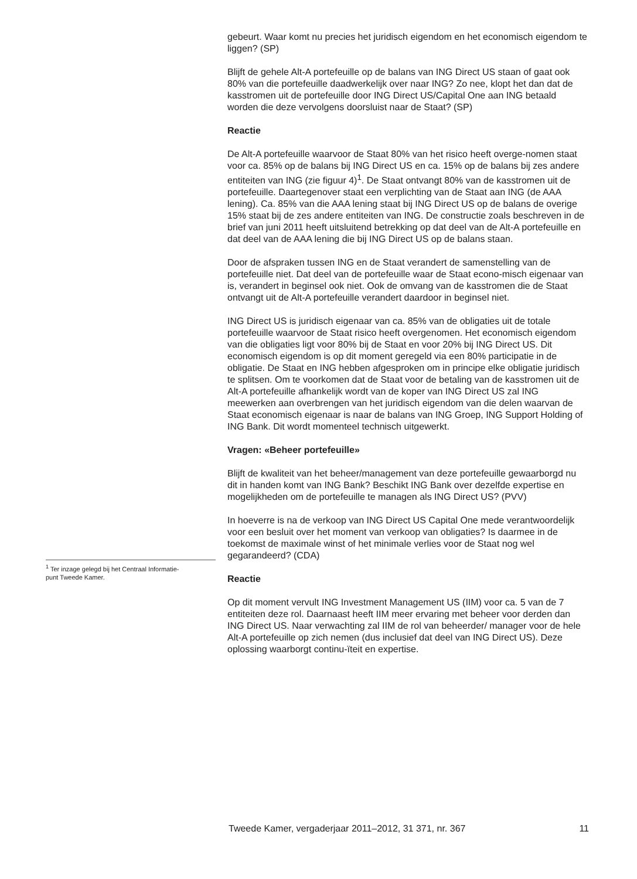<sup>1</sup> Ter inzage gelegd bij het Centraal Informatie-
punt Tweede Kamer.
gebeurt. Waar komt nu precies het juridisch eigendom en het economisch eigendom te liggen? (SP)
Blijft de gehele Alt-A portefeuille op de balans van ING Direct US staan of gaat ook 80% van die portefeuille daadwerkelijk over naar ING? Zo nee, klopt het dan dat de kasstromen uit de portefeuille door ING Direct US/Capital One aan ING betaald worden die deze vervolgens doorsluist naar de Staat? (SP)
Reactie
De Alt-A portefeuille waarvoor de Staat 80% van het risico heeft overge-nomen staat voor ca. 85% op de balans bij ING Direct US en ca. 15% op de balans bij zes andere entiteiten van ING (zie figuur 4)<sup>1</sup>. De Staat ontvangt 80% van de kasstromen uit de portefeuille. Daartegenover staat een verplichting van de Staat aan ING (de AAA lening). Ca. 85% van die AAA lening staat bij ING Direct US op de balans de overige 15% staat bij de zes andere entiteiten van ING. De constructie zoals beschreven in de brief van juni 2011 heeft uitsluitend betrekking op dat deel van de Alt-A portefeuille en dat deel van de AAA lening die bij ING Direct US op de balans staan.
Door de afspraken tussen ING en de Staat verandert de samenstelling van de portefeuille niet. Dat deel van de portefeuille waar de Staat econo-misch eigenaar van is, verandert in beginsel ook niet. Ook de omvang van de kasstromen die de Staat ontvangt uit de Alt-A portefeuille verandert daardoor in beginsel niet.
ING Direct US is juridisch eigenaar van ca. 85% van de obligaties uit de totale portefeuille waarvoor de Staat risico heeft overgenomen. Het economisch eigendom van die obligaties ligt voor 80% bij de Staat en voor 20% bij ING Direct US. Dit economisch eigendom is op dit moment geregeld via een 80% participatie in de obligatie. De Staat en ING hebben afgesproken om in principe elke obligatie juridisch te splitsen. Om te voorkomen dat de Staat voor de betaling van de kasstromen uit de Alt-A portefeuille afhankelijk wordt van de koper van ING Direct US zal ING meewerken aan overbrengen van het juridisch eigendom van die delen waarvan de Staat economisch eigenaar is naar de balans van ING Groep, ING Support Holding of ING Bank. Dit wordt momenteel technisch uitgewerkt.
Vragen: «Beheer portefeuille»
Blijft de kwaliteit van het beheer/management van deze portefeuille gewaarborgd nu dit in handen komt van ING Bank? Beschikt ING Bank over dezelfde expertise en mogelijkheden om de portefeuille te managen als ING Direct US? (PVV)
In hoeverre is na de verkoop van ING Direct US Capital One mede verantwoordelijk voor een besluit over het moment van verkoop van obligaties? Is daarmee in de toekomst de maximale winst of het minimale verlies voor de Staat nog wel gegarandeerd? (CDA)
Reactie
Op dit moment vervult ING Investment Management US (IIM) voor ca. 5 van de 7 entiteiten deze rol. Daarnaast heeft IIM meer ervaring met beheer voor derden dan ING Direct US. Naar verwachting zal IIM de rol van beheerder/ manager voor de hele Alt-A portefeuille op zich nemen (dus inclusief dat deel van ING Direct US). Deze oplossing waarborgt continu-ïteit en expertise.
Tweede Kamer, vergaderjaar 2011–2012, 31 371, nr. 367 11